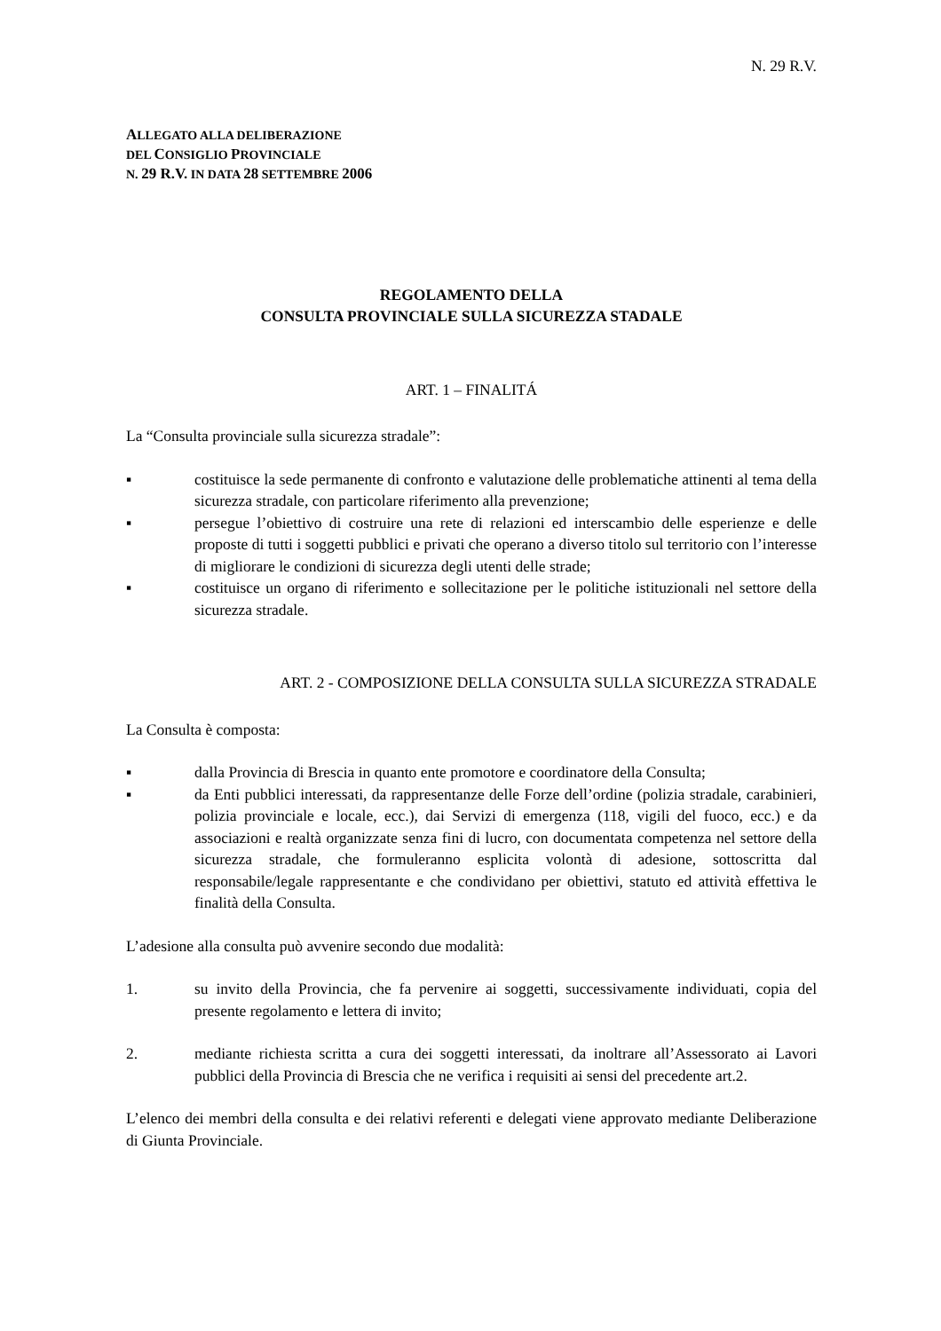N. 29 R.V.
ALLEGATO ALLA DELIBERAZIONE
DEL CONSIGLIO PROVINCIALE
N. 29 R.V. IN DATA 28 SETTEMBRE 2006
REGOLAMENTO DELLA
CONSULTA PROVINCIALE SULLA SICUREZZA STADALE
ART. 1 – FINALITÁ
La “Consulta provinciale sulla sicurezza stradale”:
▪ costituisce la sede permanente di confronto e valutazione delle problematiche attinenti al tema della sicurezza stradale, con particolare riferimento alla prevenzione;
▪ persegue l’obiettivo di costruire una rete di relazioni ed interscambio delle esperienze e delle proposte di tutti i soggetti pubblici e privati che operano a diverso titolo sul territorio con l’interesse di migliorare le condizioni di sicurezza degli utenti delle strade;
▪ costituisce un organo di riferimento e sollecitazione per le politiche istituzionali nel settore della sicurezza stradale.
ART. 2 - COMPOSIZIONE DELLA CONSULTA SULLA SICUREZZA STRADALE
La Consulta è composta:
▪ dalla Provincia di Brescia in quanto ente promotore e coordinatore della Consulta;
▪ da Enti pubblici interessati, da rappresentanze delle Forze dell’ordine (polizia stradale, carabinieri, polizia provinciale e locale, ecc.), dai Servizi di emergenza (118, vigili del fuoco, ecc.) e da associazioni e realtà organizzate senza fini di lucro, con documentata competenza nel settore della sicurezza stradale, che formuleranno esplicita volontà di adesione, sottoscritta dal responsabile/legale rappresentante e che condividano per obiettivi, statuto ed attività effettiva le finalità della Consulta.
L’adesione alla consulta può avvenire secondo due modalità:
1. su invito della Provincia, che fa pervenire ai soggetti, successivamente individuati, copia del presente regolamento e lettera di invito;
2. mediante richiesta scritta a cura dei soggetti interessati, da inoltrare all’Assessorato ai Lavori pubblici della Provincia di Brescia che ne verifica i requisiti ai sensi del precedente art.2.
L’elenco dei membri della consulta e dei relativi referenti e delegati viene approvato mediante Deliberazione di Giunta Provinciale.